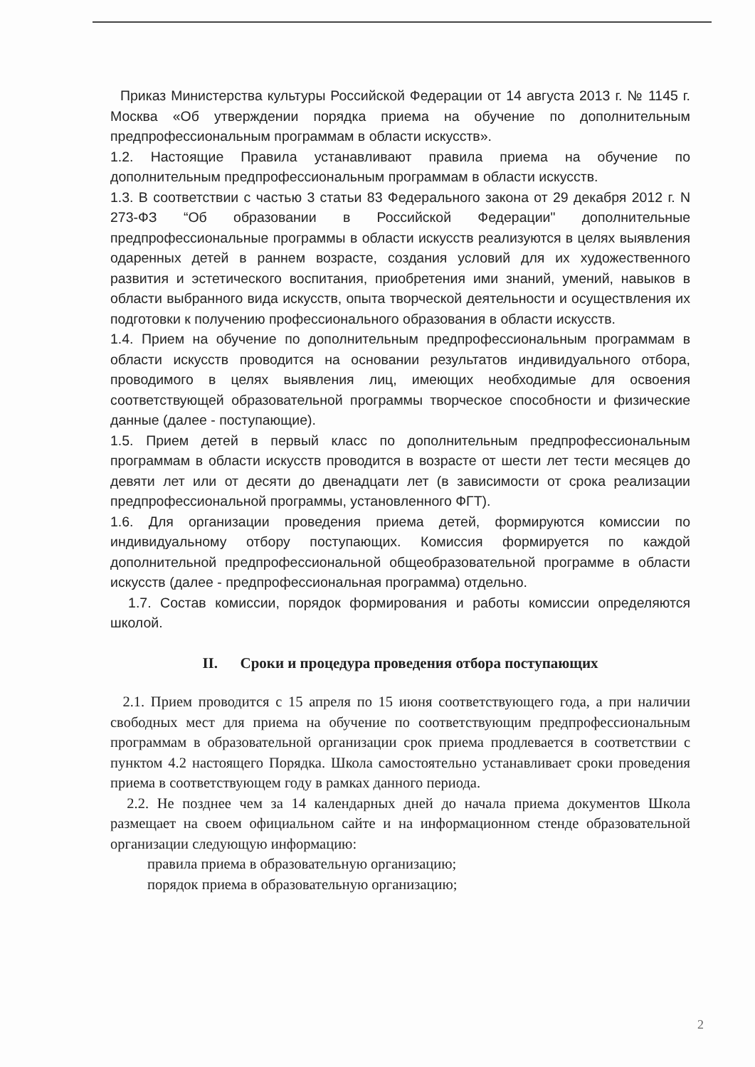Приказ Министерства культуры Российской Федерации от 14 августа 2013 г. № 1145 г. Москва «Об утверждении порядка приема на обучение по дополнительным предпрофессиональным программам в области искусств».
1.2. Настоящие Правила устанавливают правила приема на обучение по дополнительным предпрофессиональным программам в области искусств.
1.3. В соответствии с частью 3 статьи 83 Федерального закона от 29 декабря 2012 г. N 273-ФЗ “Об образовании в Российской Федерации" дополнительные предпрофессиональные программы в области искусств реализуются в целях выявления одаренных детей в раннем возрасте, создания условий для их художественного развития и эстетического воспитания, приобретения ими знаний, умений, навыков в области выбранного вида искусств, опыта творческой деятельности и осуществления их подготовки к получению профессионального образования в области искусств.
1.4. Прием на обучение по дополнительным предпрофессиональным программам в области искусств проводится на основании результатов индивидуального отбора, проводимого в целях выявления лиц, имеющих необходимые для освоения соответствующей образовательной программы творческое способности и физические данные (далее - поступающие).
1.5. Прием детей в первый класс по дополнительным предпрофессиональным программам в области искусств проводится в возрасте от шести лет тести месяцев до девяти лет или от десяти до двенадцати лет (в зависимости от срока реализации предпрофессиональной программы, установленного ФГТ).
1.6. Для организации проведения приема детей, формируются комиссии по индивидуальному отбору поступающих. Комиссия формируется по каждой дополнительной предпрофессиональной общеобразовательной программе в области искусств (далее - предпрофессиональная программа) отдельно.
1.7. Состав комиссии, порядок формирования и работы комиссии определяются школой.
II. Сроки и процедура проведения отбора поступающих
2.1. Прием проводится с 15 апреля по 15 июня соответствующего года, а при наличии свободных мест для приема на обучение по соответствующим предпрофессиональным программам в образовательной организации срок приема продлевается в соответствии с пунктом 4.2 настоящего Порядка. Школа самостоятельно устанавливает сроки проведения приема в соответствующем году в рамках данного периода.
2.2. Не позднее чем за 14 календарных дней до начала приема документов Школа размещает на своем официальном сайте и на информационном стенде образовательной организации следующую информацию:
правила приема в образовательную организацию;
порядок приема в образовательную организацию;
2